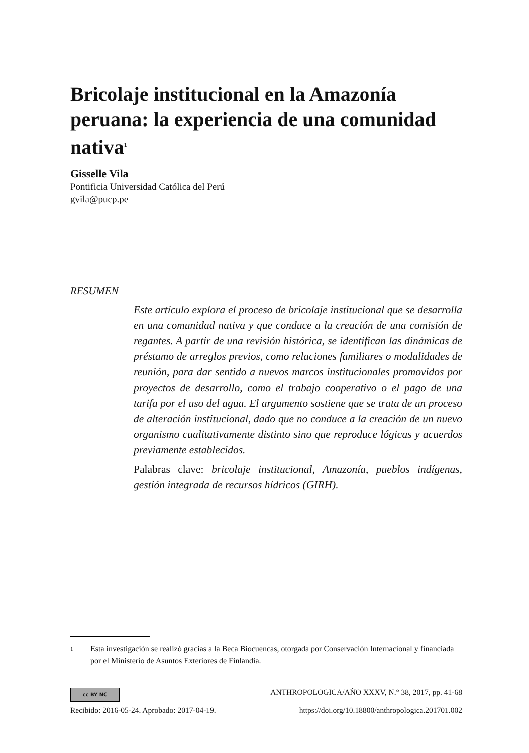Bricolaje institucional en la Amazonía peruana: la experiencia de una comunidad nativa<sup>1</sup>
Gisselle Vila
Pontificia Universidad Católica del Perú
gvila@pucp.pe
RESUMEN
Este artículo explora el proceso de bricolaje institucional que se desarrolla en una comunidad nativa y que conduce a la creación de una comisión de regantes. A partir de una revisión histórica, se identifican las dinámicas de préstamo de arreglos previos, como relaciones familiares o modalidades de reunión, para dar sentido a nuevos marcos institucionales promovidos por proyectos de desarrollo, como el trabajo cooperativo o el pago de una tarifa por el uso del agua. El argumento sostiene que se trata de un proceso de alteración institucional, dado que no conduce a la creación de un nuevo organismo cualitativamente distinto sino que reproduce lógicas y acuerdos previamente establecidos.
Palabras clave: bricolaje institucional, Amazonía, pueblos indígenas, gestión integrada de recursos hídricos (GIRH).
1 Esta investigación se realizó gracias a la Beca Biocuencas, otorgada por Conservación Internacional y financiada por el Ministerio de Asuntos Exteriores de Finlandia.
cc BY NC ANTHROPOLOGICA/AÑO XXXV, N.° 38, 2017, pp. 41-68
Recibido: 2016-05-24. Aprobado: 2017-04-19. https://doi.org/10.18800/anthropologica.201701.002